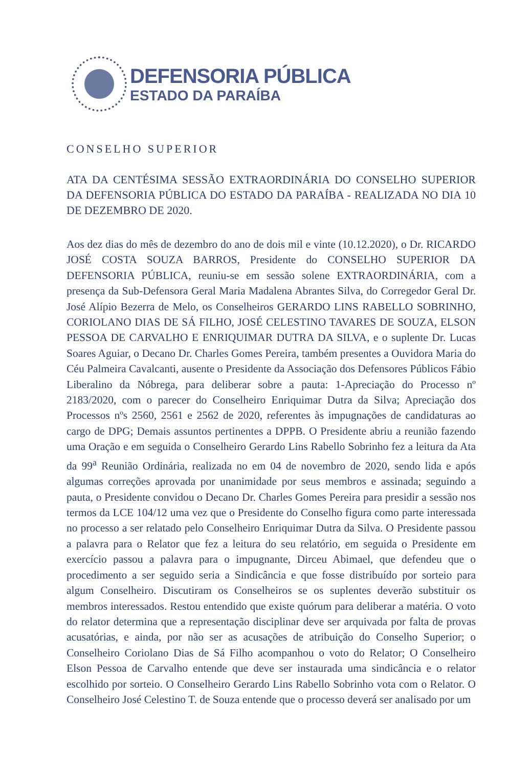DEFENSORIA PÚBLICA
ESTADO DA PARAÍBA
CONSELHO SUPERIOR
ATA DA CENTÉSIMA SESSÃO EXTRAORDINÁRIA DO CONSELHO SUPERIOR DA DEFENSORIA PÚBLICA DO ESTADO DA PARAÍBA - REALIZADA NO DIA 10 DE DEZEMBRO DE 2020.
Aos dez dias do mês de dezembro do ano de dois mil e vinte (10.12.2020), o Dr. RICARDO JOSÉ COSTA SOUZA BARROS, Presidente do CONSELHO SUPERIOR DA DEFENSORIA PÚBLICA, reuniu-se em sessão solene EXTRAORDINÁRIA, com a presença da Sub-Defensora Geral Maria Madalena Abrantes Silva, do Corregedor Geral Dr. José Alípio Bezerra de Melo, os Conselheiros GERARDO LINS RABELLO SOBRINHO, CORIOLANO DIAS DE SÁ FILHO, JOSÉ CELESTINO TAVARES DE SOUZA, ELSON PESSOA DE CARVALHO E ENRIQUIMAR DUTRA DA SILVA, e o suplente Dr. Lucas Soares Aguiar, o Decano Dr. Charles Gomes Pereira, também presentes a Ouvidora Maria do Céu Palmeira Cavalcanti, ausente o Presidente da Associação dos Defensores Públicos Fábio Liberalino da Nóbrega, para deliberar sobre a pauta: 1-Apreciação do Processo nº 2183/2020, com o parecer do Conselheiro Enriquimar Dutra da Silva; Apreciação dos Processos nºs 2560, 2561 e 2562 de 2020, referentes às impugnações de candidaturas ao cargo de DPG; Demais assuntos pertinentes a DPPB. O Presidente abriu a reunião fazendo uma Oração e em seguida o Conselheiro Gerardo Lins Rabello Sobrinho fez a leitura da Ata da 99<sup>a</sup> Reunião Ordinária, realizada no em 04 de novembro de 2020, sendo lida e após algumas correções aprovada por unanimidade por seus membros e assinada; seguindo a pauta, o Presidente convidou o Decano Dr. Charles Gomes Pereira para presidir a sessão nos termos da LCE 104/12 uma vez que o Presidente do Conselho figura como parte interessada no processo a ser relatado pelo Conselheiro Enriquimar Dutra da Silva. O Presidente passou a palavra para o Relator que fez a leitura do seu relatório, em seguida o Presidente em exercício passou a palavra para o impugnante, Dirceu Abimael, que defendeu que o procedimento a ser seguido seria a Sindicância e que fosse distribuído por sorteio para algum Conselheiro. Discutiram os Conselheiros se os suplentes deverão substituir os membros interessados. Restou entendido que existe quórum para deliberar a matéria. O voto do relator determina que a representação disciplinar deve ser arquivada por falta de provas acusatórias, e ainda, por não ser as acusações de atribuição do Conselho Superior; o Conselheiro Coriolano Dias de Sá Filho acompanhou o voto do Relator; O Conselheiro Elson Pessoa de Carvalho entende que deve ser instaurada uma sindicância e o relator escolhido por sorteio. O Conselheiro Gerardo Lins Rabello Sobrinho vota com o Relator. O Conselheiro José Celestino T. de Souza entende que o processo deverá ser analisado por um